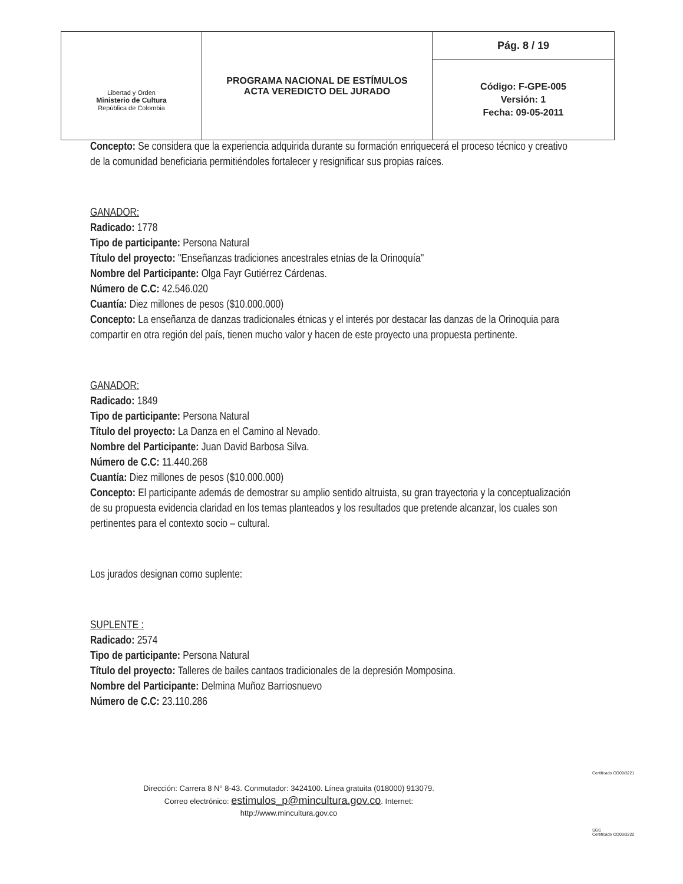| Libertad y Orden Ministerio de Cultura República de Colombia | PROGRAMA NACIONAL DE ESTÍMULOS ACTA VEREDICTO DEL JURADO | Pág. 8 / 19 |
| | | Código: F-GPE-005 Versión: 1 Fecha: 09-05-2011 |
Concepto: Se considera que la experiencia adquirida durante su formación enriquecerá el proceso técnico y creativo de la comunidad beneficiaria permitiéndoles fortalecer y resignificar sus propias raíces.
GANADOR:
Radicado: 1778
Tipo de participante: Persona Natural
Título del proyecto: "Enseñanzas tradiciones ancestrales etnias de la Orinoquía"
Nombre del Participante: Olga Fayr Gutiérrez Cárdenas.
Número de C.C: 42.546.020
Cuantía: Diez millones de pesos ($10.000.000)
Concepto: La enseñanza de danzas tradicionales étnicas y el interés por destacar las danzas de la Orinoquia para compartir en otra región del país, tienen mucho valor y hacen de este proyecto una propuesta pertinente.
GANADOR:
Radicado: 1849
Tipo de participante: Persona Natural
Título del proyecto: La Danza en el Camino al Nevado.
Nombre del Participante: Juan David Barbosa Silva.
Número de C.C: 11.440.268
Cuantía: Diez millones de pesos ($10.000.000)
Concepto: El participante además de demostrar su amplio sentido altruista, su gran trayectoria y la conceptualización de su propuesta evidencia claridad en los temas planteados y los resultados que pretende alcanzar, los cuales son pertinentes para el contexto socio – cultural.
Los jurados designan como suplente:
SUPLENTE :
Radicado: 2574
Tipo de participante: Persona Natural
Título del proyecto: Talleres de bailes cantaos tradicionales de la depresión Momposina.
Nombre del Participante: Delmina Muñoz Barriosnuevo
Número de C.C: 23.110.286
Dirección: Carrera 8 N° 8-43. Conmutador: 3424100. Línea gratuita (018000) 913079.
Correo electrónico: estimulos_p@mincultura.gov.co. Internet: http://www.mincultura.gov.co
Certificado CO09/3221
SGS
Certificado CO09/3220